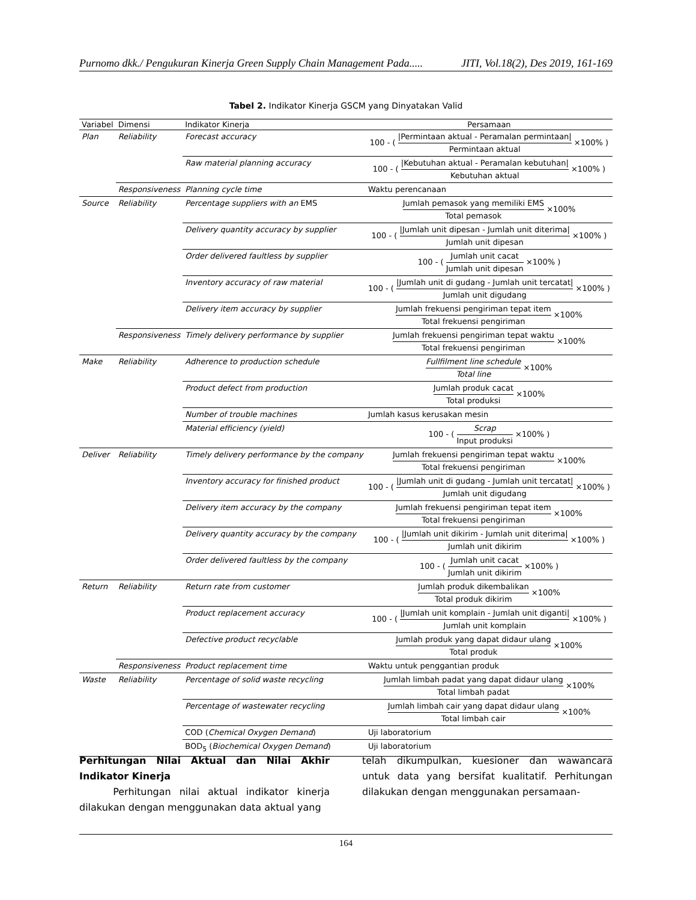Purnomo dkk./ Pengukuran Kinerja Green Supply Chain Management Pada..... JITI, Vol.18(2), Des 2019, 161-169
Tabel 2. Indikator Kinerja GSCM yang Dinyatakan Valid
| Variabel | Dimensi | Indikator Kinerja | Persamaan |
| --- | --- | --- | --- |
| Plan | Reliability | Forecast accuracy | 100 - ( /Permintaan aktual - Peramalan permintaan/ Permintaan aktual ×100% ) |
| | | Raw material planning accuracy | 100 - ( /Kebutuhan aktual - Peramalan kebutuhan/ Kebutuhan aktual ×100% ) |
| | Responsiveness | Planning cycle time | Waktu perencanaan |
| Source | Reliability | Percentage suppliers with an EMS | Jumlah pemasok yang memiliki EMS Total pemasok ×100% |
| | | Delivery quantity accuracy by supplier | 100 - ( /Jumlah unit dipesan - Jumlah unit diterima/ Jumlah unit dipesan ×100% ) |
| | | Order delivered faultless by supplier | 100 - ( Jumlah unit cacat Jumlah unit dipesan ×100% ) |
| | | Inventory accuracy of raw material | 100 - ( /Jumlah unit di gudang - Jumlah unit tercatat/ Jumlah unit digudang ×100% ) |
| | | Delivery item accuracy by supplier | Jumlah frekuensi pengiriman tepat item Total frekuensi pengiriman ×100% |
| | Responsiveness | Timely delivery performance by supplier | Jumlah frekuensi pengiriman tepat waktu Total frekuensi pengiriman ×100% |
| Make | Reliability | Adherence to production schedule | Fullfilment line schedule Total line ×100% |
| | | Product defect from production | Jumlah produk cacat Total produksi ×100% |
| | | Number of trouble machines | Jumlah kasus kerusakan mesin |
| | | Material efficiency (yield) | 100 - ( Scrap Input produksi ×100% ) |
| Deliver | Reliability | Timely delivery performance by the company | Jumlah frekuensi pengiriman tepat waktu Total frekuensi pengiriman ×100% |
| | | Inventory accuracy for finished product | 100 - ( /Jumlah unit di gudang - Jumlah unit tercatat/ Jumlah unit digudang ×100% ) |
| | | Delivery item accuracy by the company | Jumlah frekuensi pengiriman tepat item Total frekuensi pengiriman ×100% |
| | | Delivery quantity accuracy by the company | 100 - ( /Jumlah unit dikirim - Jumlah unit diterima/ Jumlah unit dikirim ×100% ) |
| | | Order delivered faultless by the company | 100 - ( Jumlah unit cacat Jumlah unit dikirim ×100% ) |
| Return | Reliability | Return rate from customer | Jumlah produk dikembalikan Total produk dikirim ×100% |
| | | Product replacement accuracy | 100 - ( /Jumlah unit komplain - Jumlah unit diganti/ Jumlah unit komplain ×100% ) |
| | | Defective product recyclable | Jumlah produk yang dapat didaur ulang Total produk ×100% |
| | Responsiveness | Product replacement time | Waktu untuk penggantian produk |
| Waste | Reliability | Percentage of solid waste recycling | Jumlah limbah padat yang dapat didaur ulang Total limbah padat ×100% |
| | | Percentage of wastewater recycling | Jumlah limbah cair yang dapat didaur ulang Total limbah cair ×100% |
| | | COD ( Chemical Oxygen Demand ) | Uji laboratorium |
| | | BOD<sub>5</sub> ( Biochemical Oxygen Demand ) | Uji laboratorium |
Perhitungan Nilai Aktual dan Nilai Akhir Indikator Kinerja
Perhitungan nilai aktual indikator kinerja dilakukan dengan menggunakan data aktual yang
telah dikumpulkan, kuesioner dan wawancara untuk data yang bersifat kualitatif. Perhitungan dilakukan dengan menggunakan persamaan-
164